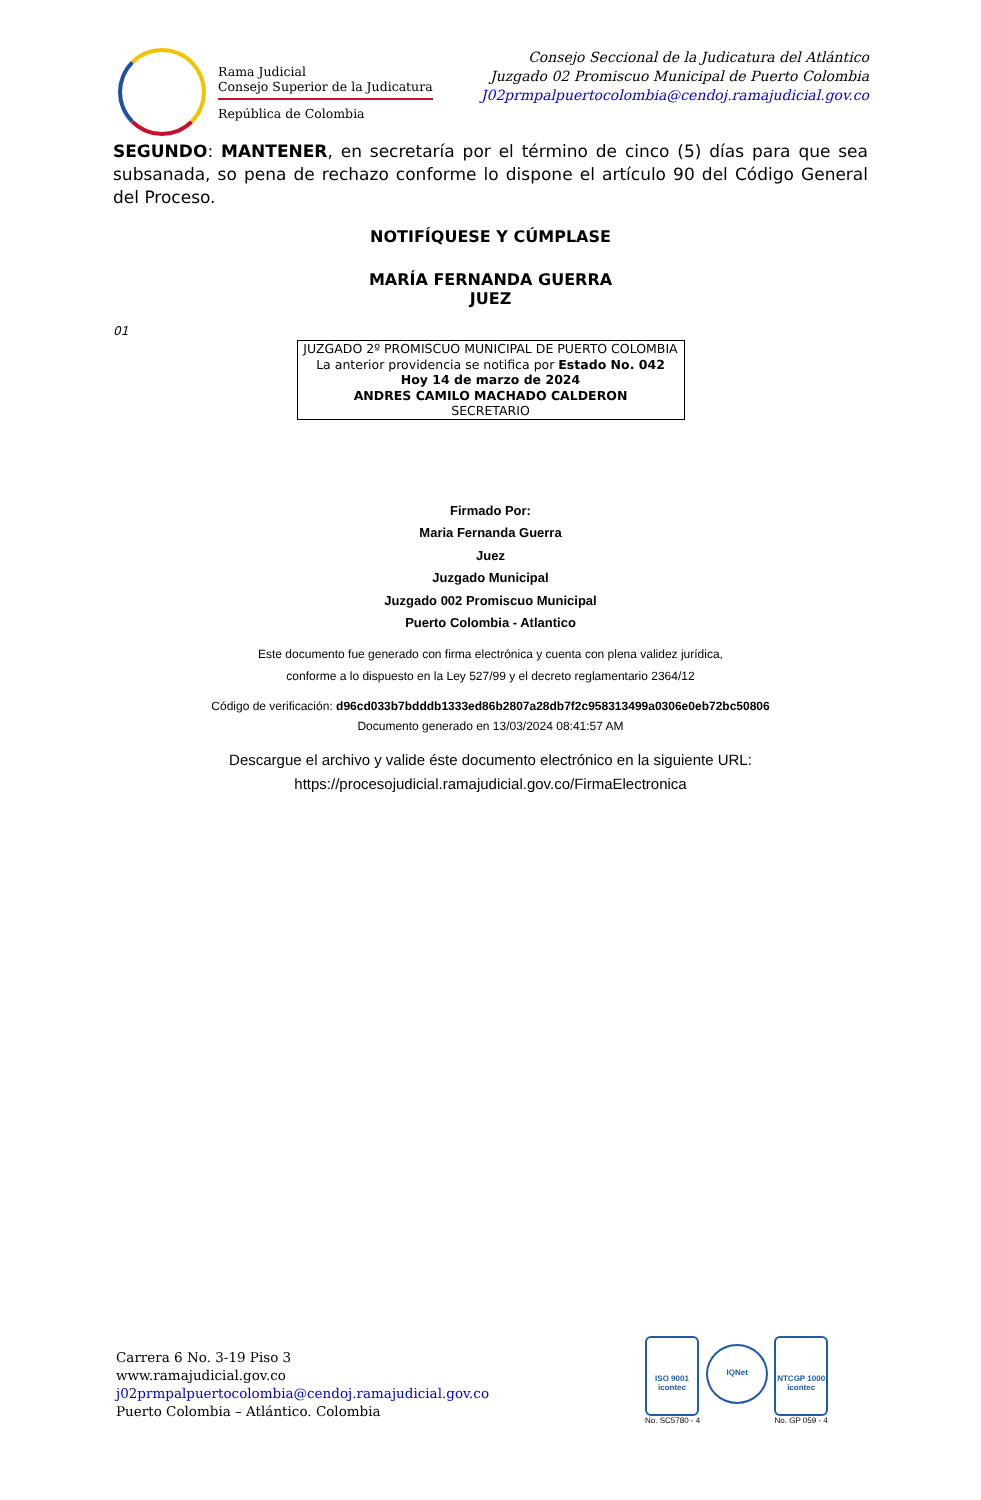Rama Judicial
Consejo Superior de la Judicatura
República de Colombia
Consejo Seccional de la Judicatura del Atlántico
Juzgado 02 Promiscuo Municipal de Puerto Colombia
J02prmpalpuertocolombia@cendoj.ramajudicial.gov.co
SEGUNDO: MANTENER, en secretaría por el término de cinco (5) días para que sea subsanada, so pena de rechazo conforme lo dispone el artículo 90 del Código General del Proceso.
NOTIFÍQUESE Y CÚMPLASE
MARÍA FERNANDA GUERRA
JUEZ
01
JUZGADO 2º PROMISCUO MUNICIPAL DE PUERTO COLOMBIA
La anterior providencia se notifica por Estado No. 042
Hoy 14 de marzo de 2024
ANDRES CAMILO MACHADO CALDERON
SECRETARIO
Firmado Por:
Maria Fernanda Guerra
Juez
Juzgado Municipal
Juzgado 002 Promiscuo Municipal
Puerto Colombia - Atlantico
Este documento fue generado con firma electrónica y cuenta con plena validez jurídica,
conforme a lo dispuesto en la Ley 527/99 y el decreto reglamentario 2364/12
Código de verificación: d96cd033b7bdddb1333ed86b2807a28db7f2c958313499a0306e0eb72bc50806
Documento generado en 13/03/2024 08:41:57 AM
Descargue el archivo y valide éste documento electrónico en la siguiente URL:
https://procesojudicial.ramajudicial.gov.co/FirmaElectronica
Carrera 6 No. 3-19 Piso 3
www.ramajudicial.gov.co
j02prmpalpuertocolombia@cendoj.ramajudicial.gov.co
Puerto Colombia – Atlántico. Colombia
ISO 9001
icontec
No. SC5780 - 4
IQNet
NTCGP 1000
icontec
No. GP 059 - 4